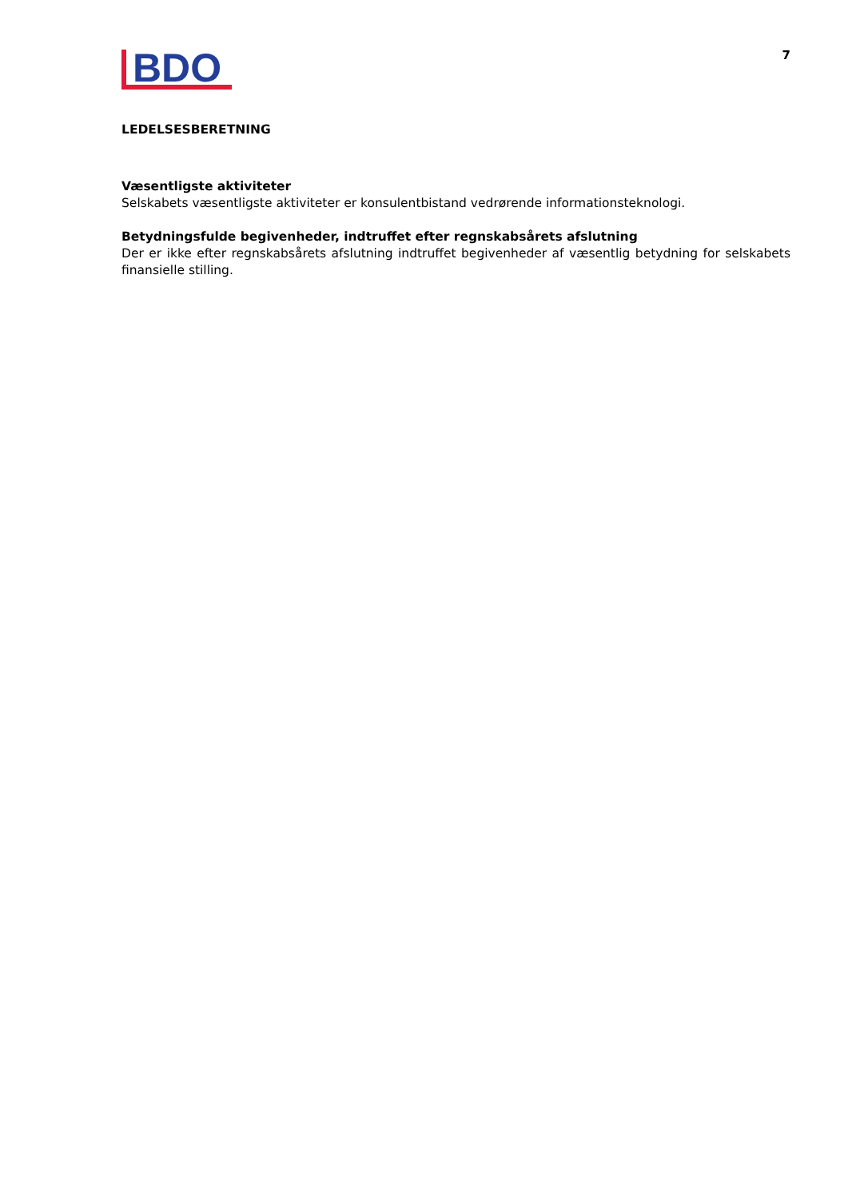BDO
7
LEDELSESBERETNING
Væsentligste aktiviteter
Selskabets væsentligste aktiviteter er konsulentbistand vedrørende informationsteknologi.
Betydningsfulde begivenheder, indtruffet efter regnskabsårets afslutning
Der er ikke efter regnskabsårets afslutning indtruffet begivenheder af væsentlig betydning for selskabets finansielle stilling.